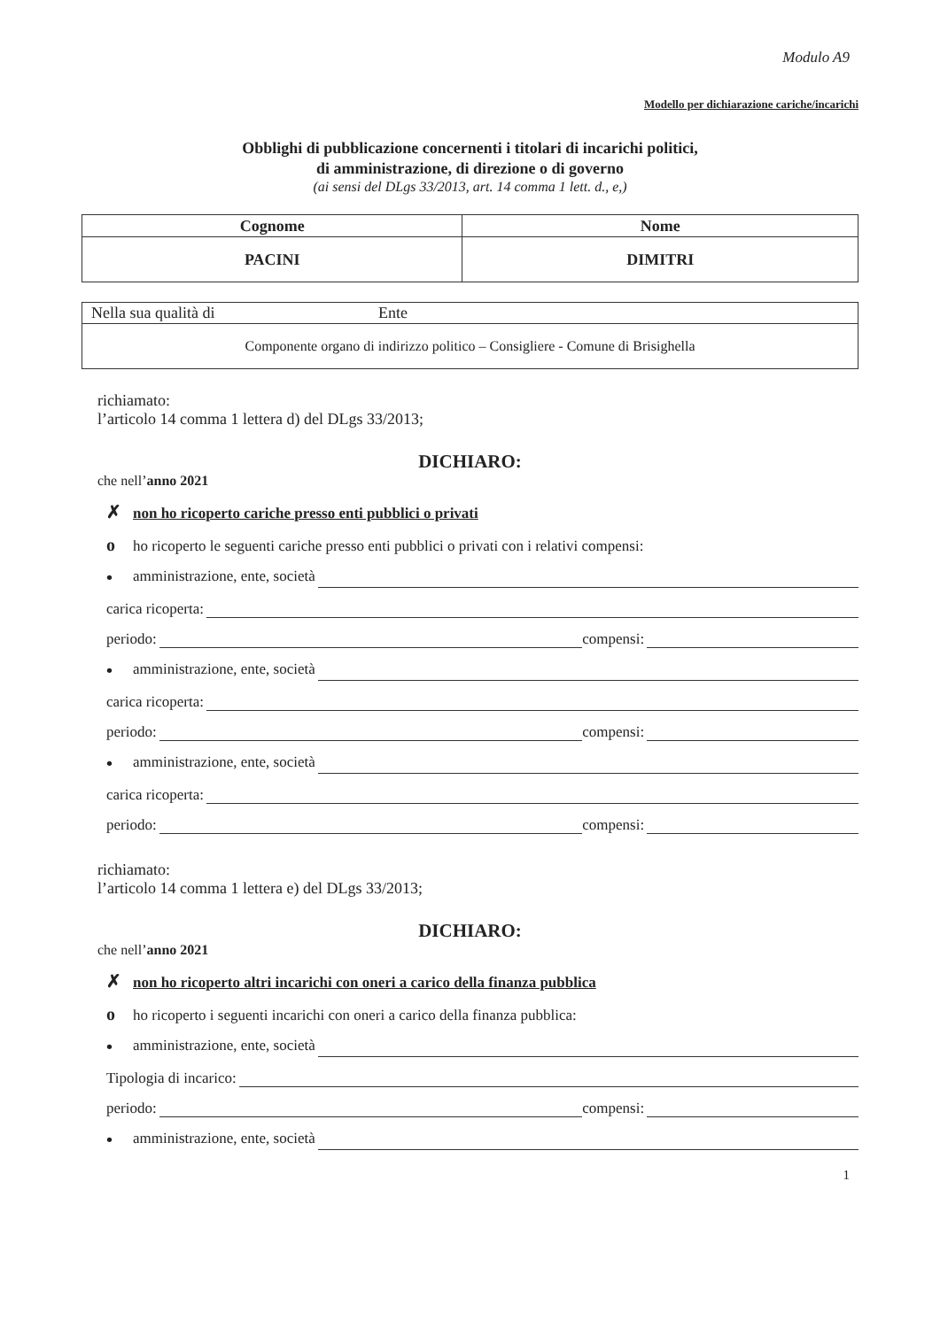Modulo A9
Modello per dichiarazione cariche/incarichi
Obblighi di pubblicazione concernenti i titolari di incarichi politici,
di amministrazione, di direzione o di governo
(ai sensi del DLgs 33/2013, art. 14 comma 1 lett. d., e,)
| Cognome | Nome |
| --- | --- |
| PACINI | DIMITRI |
| Nella sua qualità di Ente |
| Componente organo di indirizzo politico – Consigliere - Comune di Brisighella |
richiamato:
l’articolo 14 comma 1 lettera d) del DLgs 33/2013;
DICHIARO:
che nell’anno 2021
✗ non ho ricoperto cariche presso enti pubblici o privati
oho ricoperto le seguenti cariche presso enti pubblici o privati con i relativi compensi:
• amministrazione, ente, società
carica ricoperta:
periodo: compensi:
• amministrazione, ente, società
carica ricoperta:
periodo: compensi:
• amministrazione, ente, società
carica ricoperta:
periodo: compensi:
richiamato:
l’articolo 14 comma 1 lettera e) del DLgs 33/2013;
DICHIARO:
che nell’anno 2021
✗ non ho ricoperto altri incarichi con oneri a carico della finanza pubblica
oho ricoperto i seguenti incarichi con oneri a carico della finanza pubblica:
• amministrazione, ente, società
Tipologia di incarico:
periodo: compensi:
• amministrazione, ente, società
1